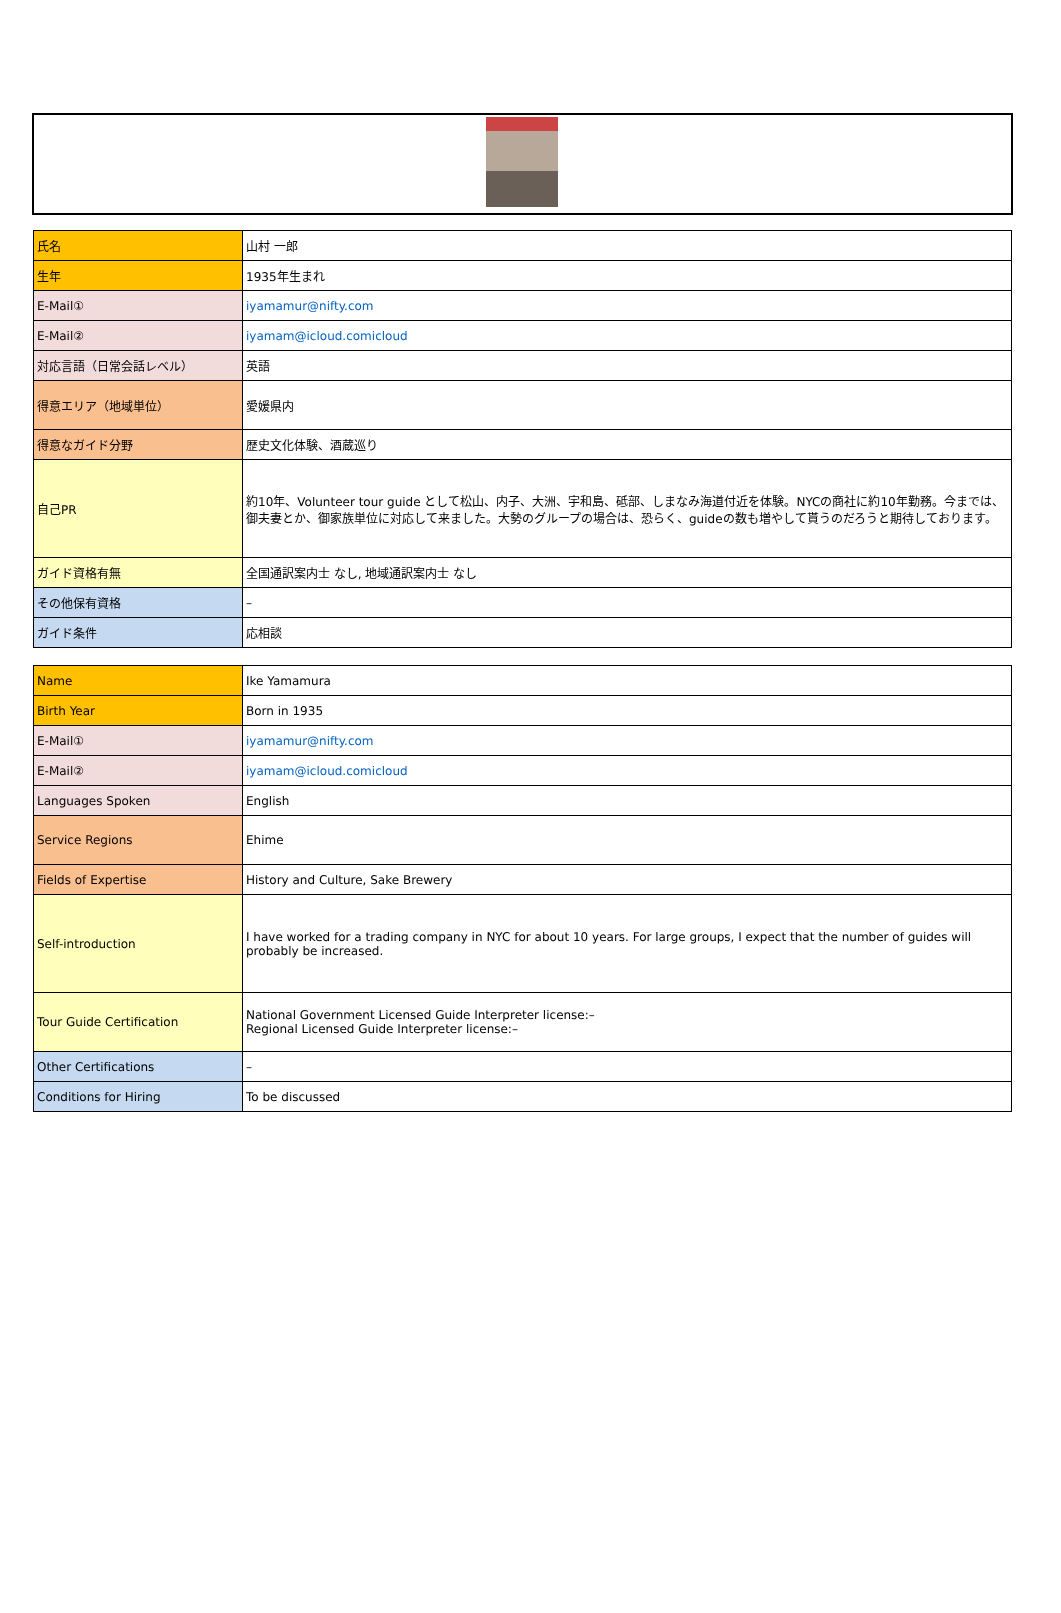| 氏名 | 山村 一郎 |
| 生年 | 1935年生まれ |
| E-Mail① | iyamamur@nifty.com |
| E-Mail② | iyamam@icloud.comicloud |
| 対応言語（日常会話レベル） | 英語 |
| 得意エリア（地域単位） | 愛媛県内 |
| 得意なガイド分野 | 歴史文化体験、酒蔵巡り |
| 自己PR | 約10年、Volunteer tour guide として松山、内子、大洲、宇和島、砥部、しまなみ海道付近を体験。NYCの商社に約10年勤務。今までは、御夫妻とか、御家族単位に対応して来ました。大勢のグループの場合は、恐らく、guideの数も増やして貰うのだろうと期待しております。 |
| ガイド資格有無 | 全国通訳案内士 なし, 地域通訳案内士 なし |
| その他保有資格 | – |
| ガイド条件 | 応相談 |
| Name | Ike Yamamura |
| Birth Year | Born in 1935 |
| E-Mail① | iyamamur@nifty.com |
| E-Mail② | iyamam@icloud.comicloud |
| Languages Spoken | English |
| Service Regions | Ehime |
| Fields of Expertise | History and Culture, Sake Brewery |
| Self-introduction | I have worked for a trading company in NYC for about 10 years. For large groups, I expect that the number of guides will probably be increased. |
| Tour Guide Certification | National Government Licensed Guide Interpreter license:– Regional Licensed Guide Interpreter license:– |
| Other Certifications | – |
| Conditions for Hiring | To be discussed |